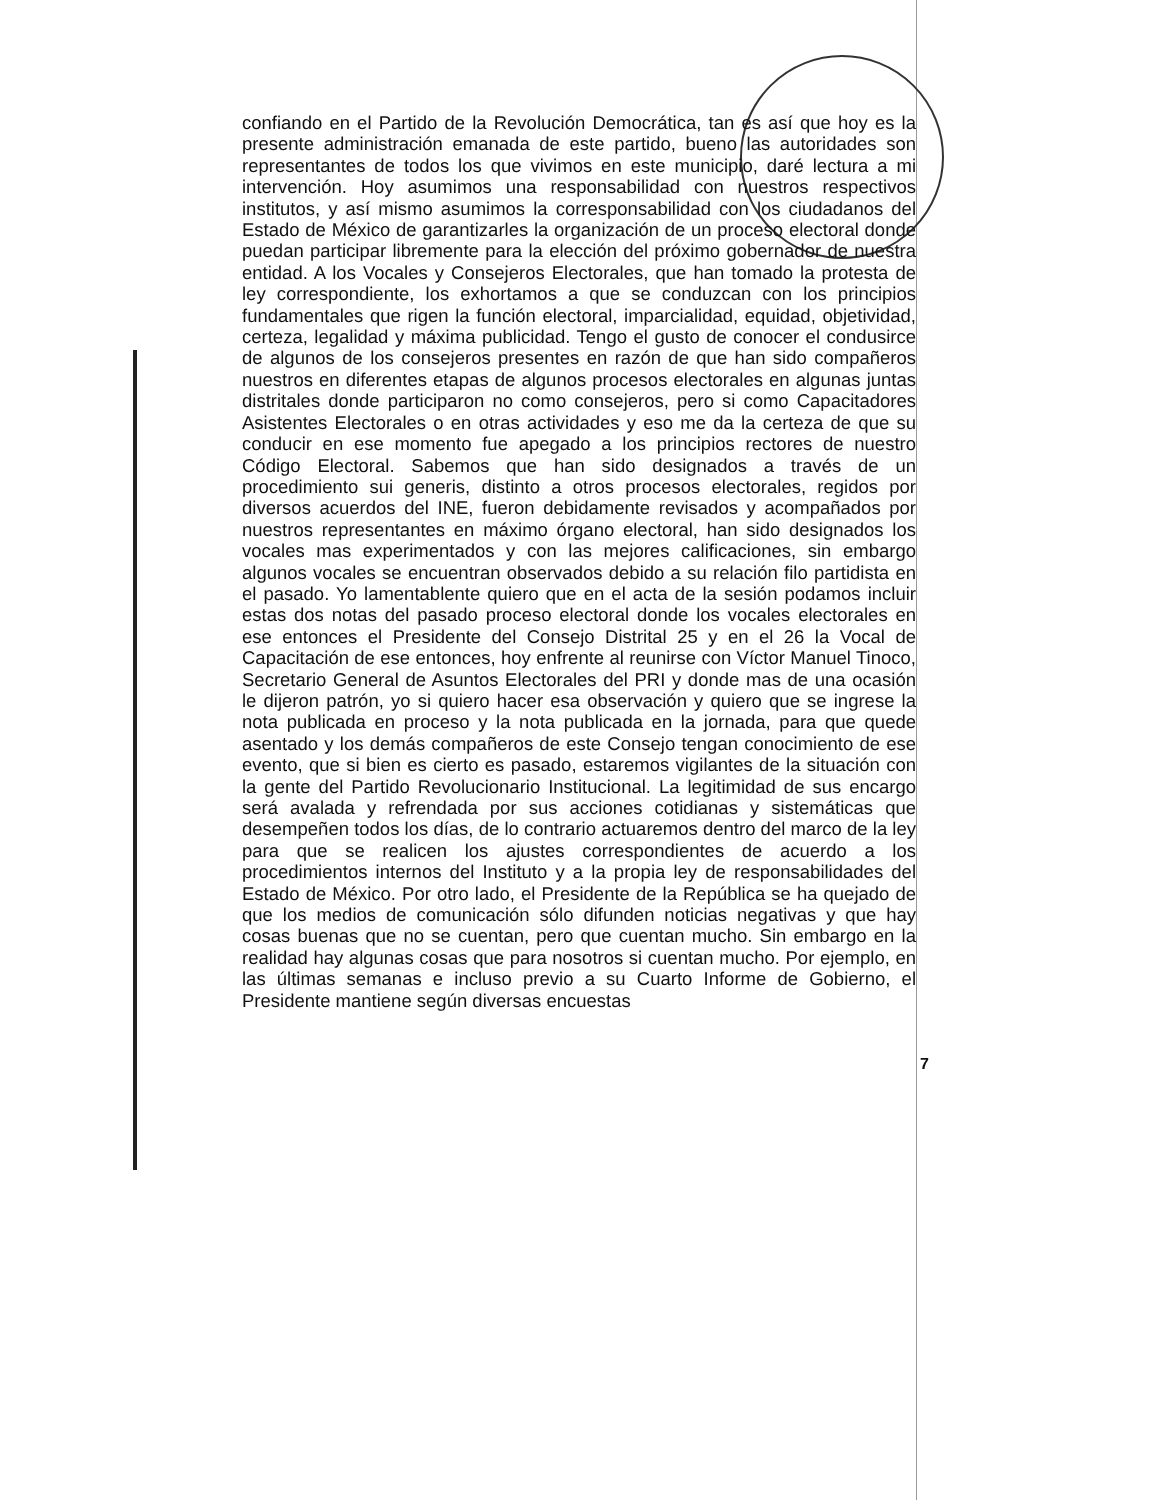confiando en el Partido de la Revolución Democrática, tan es así que hoy es la presente administración emanada de este partido, bueno las autoridades son representantes de todos los que vivimos en este municipio, daré lectura a mi intervención. Hoy asumimos una responsabilidad con nuestros respectivos institutos, y así mismo asumimos la corresponsabilidad con los ciudadanos del Estado de México de garantizarles la organización de un proceso electoral donde puedan participar libremente para la elección del próximo gobernador de nuestra entidad. A los Vocales y Consejeros Electorales, que han tomado la protesta de ley correspondiente, los exhortamos a que se conduzcan con los principios fundamentales que rigen la función electoral, imparcialidad, equidad, objetividad, certeza, legalidad y máxima publicidad. Tengo el gusto de conocer el condusirce de algunos de los consejeros presentes en razón de que han sido compañeros nuestros en diferentes etapas de algunos procesos electorales en algunas juntas distritales donde participaron no como consejeros, pero si como Capacitadores Asistentes Electorales o en otras actividades y eso me da la certeza de que su conducir en ese momento fue apegado a los principios rectores de nuestro Código Electoral. Sabemos que han sido designados a través de un procedimiento sui generis, distinto a otros procesos electorales, regidos por diversos acuerdos del INE, fueron debidamente revisados y acompañados por nuestros representantes en máximo órgano electoral, han sido designados los vocales mas experimentados y con las mejores calificaciones, sin embargo algunos vocales se encuentran observados debido a su relación filo partidista en el pasado. Yo lamentablente quiero que en el acta de la sesión podamos incluir estas dos notas del pasado proceso electoral donde los vocales electorales en ese entonces el Presidente del Consejo Distrital 25 y en el 26 la Vocal de Capacitación de ese entonces, hoy enfrente al reunirse con Víctor Manuel Tinoco, Secretario General de Asuntos Electorales del PRI y donde mas de una ocasión le dijeron patrón, yo si quiero hacer esa observación y quiero que se ingrese la nota publicada en proceso y la nota publicada en la jornada, para que quede asentado y los demás compañeros de este Consejo tengan conocimiento de ese evento, que si bien es cierto es pasado, estaremos vigilantes de la situación con la gente del Partido Revolucionario Institucional. La legitimidad de sus encargo será avalada y refrendada por sus acciones cotidianas y sistemáticas que desempeñen todos los días, de lo contrario actuaremos dentro del marco de la ley para que se realicen los ajustes correspondientes de acuerdo a los procedimientos internos del Instituto y a la propia ley de responsabilidades del Estado de México. Por otro lado, el Presidente de la República se ha quejado de que los medios de comunicación sólo difunden noticias negativas y que hay cosas buenas que no se cuentan, pero que cuentan mucho. Sin embargo en la realidad hay algunas cosas que para nosotros si cuentan mucho. Por ejemplo, en las últimas semanas e incluso previo a su Cuarto Informe de Gobierno, el Presidente mantiene según diversas encuestas
7